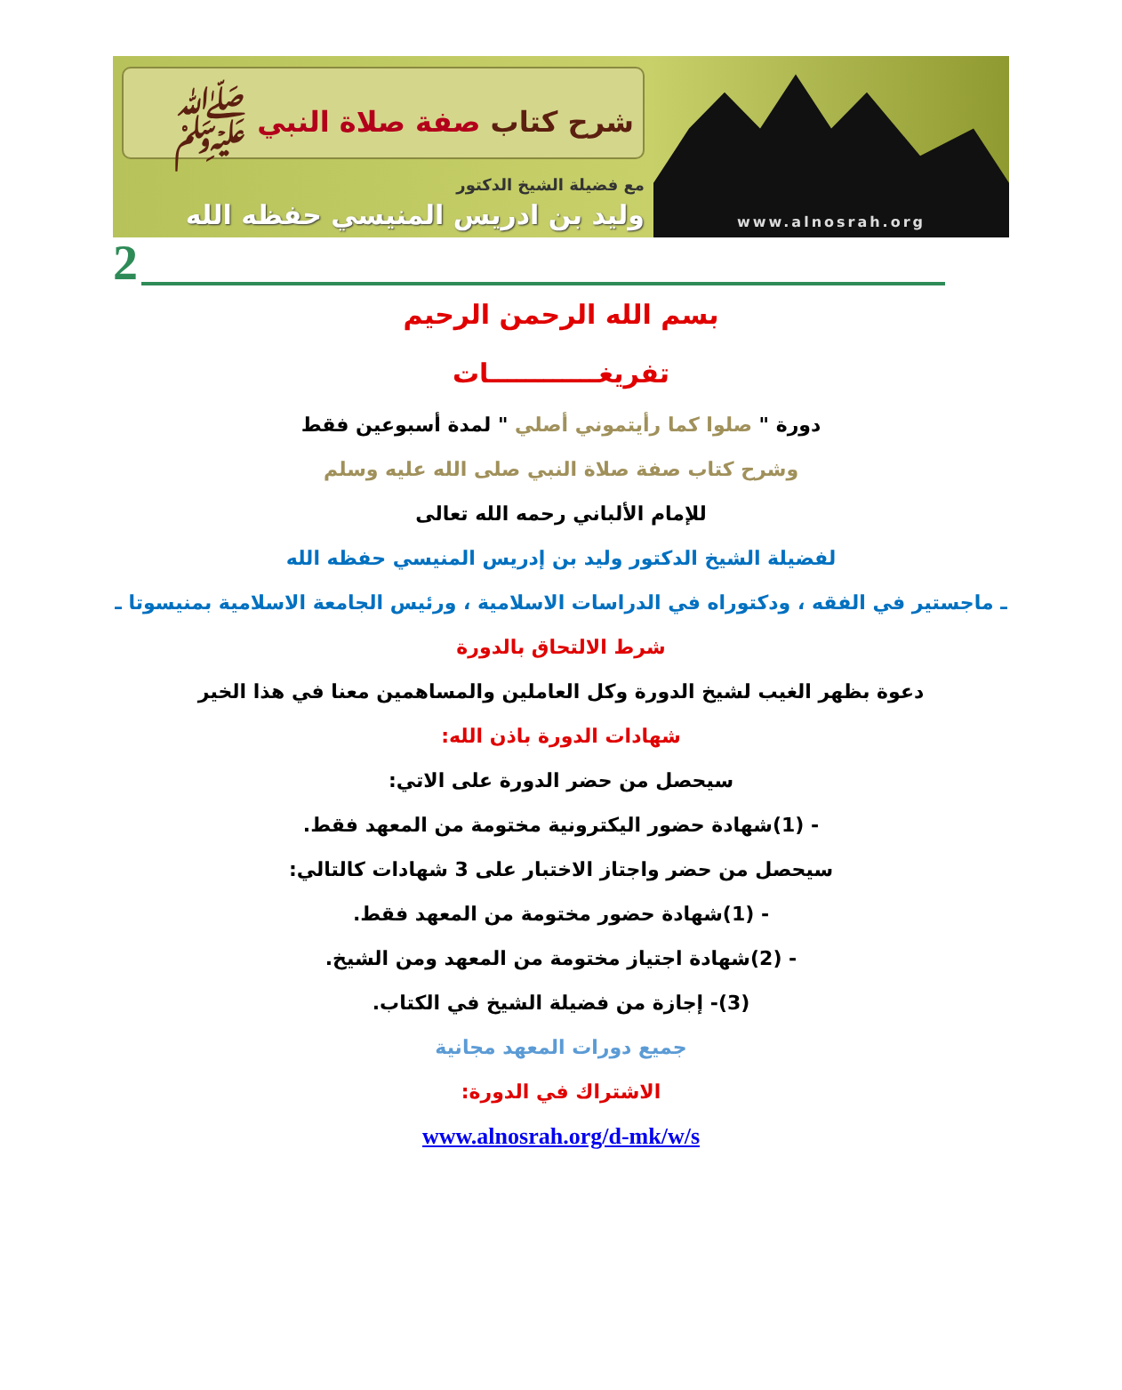www.alnosrah.org
شرح كتاب صفة صلاة النبي ﷺ
مع فضيلة الشيخ الدكتور
وليد بن ادريس المنيسي حفظه الله
2
بسم الله الرحمن الرحيم
تفريغــــــــــــات
دورة " صلوا كما رأيتموني أصلي " لمدة أسبوعين فقط
وشرح كتاب صفة صلاة النبي صلى الله عليه وسلم
للإمام الألباني رحمه الله تعالى
لفضيلة الشيخ الدكتور وليد بن إدريس المنيسي حفظه الله
ـ ماجستير في الفقه ، ودكتوراه في الدراسات الاسلامية ، ورئيس الجامعة الاسلامية بمنيسوتا ـ
شرط الالتحاق بالدورة
دعوة بظهر الغيب لشيخ الدورة وكل العاملين والمساهمين معنا في هذا الخير
شهادات الدورة باذن الله:
سيحصل من حضر الدورة على الاتي:
- (1)شهادة حضور اليكترونية مختومة من المعهد فقط.
سيحصل من حضر واجتاز الاختبار على 3 شهادات كالتالي:
- (1)شهادة حضور مختومة من المعهد فقط.
- (2)شهادة اجتياز مختومة من المعهد ومن الشيخ.
(3)- إجازة من فضيلة الشيخ في الكتاب.
جميع دورات المعهد مجانية
الاشتراك في الدورة:
www.alnosrah.org/d-mk/w/s